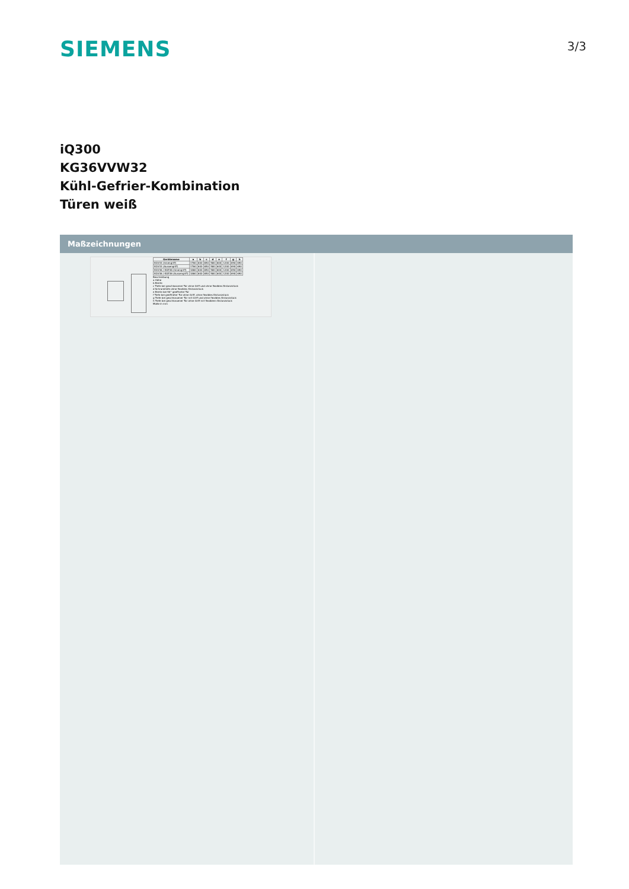SIEMENS
3/3
iQ300
KG36VVW32
Kühl-Gefrier-Kombination
Türen weiß
Maßzeichnungen
| Gerätename | a | b | c | d | e | f | g | h |
| --- | --- | --- | --- | --- | --- | --- | --- | --- |
| KGV33 (Innengriff) | 1760 | 600 | 650 | 580 | 600 | 1200 | 650 | 690 |
| KGV33 (Aussengriff) | 1760 | 600 | 650 | 580 | 640 | 1200 | 690 | 690 |
| KGV36 / KGE36 (Innengriff) | 1860 | 600 | 650 | 580 | 600 | 1200 | 650 | 690 |
| KGV36 / KGE36 (Aussengriff) | 1860 | 600 | 650 | 580 | 640 | 1200 | 690 | 690 |
Beschreibung
a Höhe
b Breite
c Tiefe bei geschlossener Tür ohne Griff und ohne flexibles Distanzstück
d Schranktiefe ohne flexibles Distanzstück
e Breite bei 90° geöffneter Tür
f Tiefe bei geöffneter Tür ohne Griff, ohne flexibles Distanzstück
g Tiefe bei geschlossener Tür mit Griff und ohne flexibles Distanzstück
h Tiefe bei geschlossener Tür ohne Griff mit flexiblem Distanzstück
Maße in mm